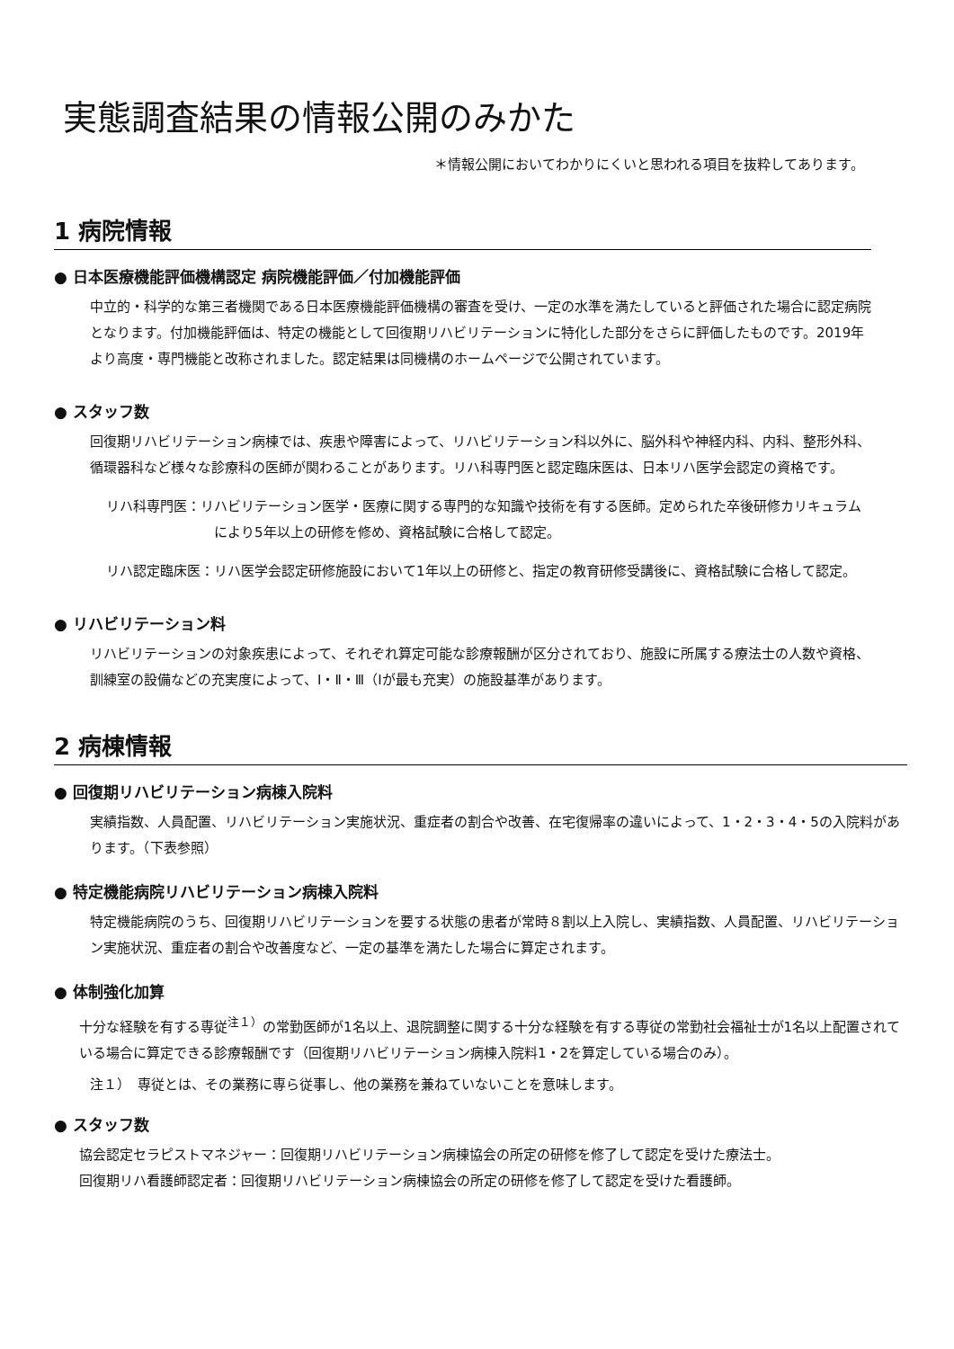実態調査結果の情報公開のみかた
＊情報公開においてわかりにくいと思われる項目を抜粋してあります。
1 病院情報
● 日本医療機能評価機構認定 病院機能評価／付加機能評価
中立的・科学的な第三者機関である日本医療機能評価機構の審査を受け、一定の水準を満たしていると評価された場合に認定病院となります。付加機能評価は、特定の機能として回復期リハビリテーションに特化した部分をさらに評価したものです。2019年より高度・専門機能と改称されました。認定結果は同機構のホームページで公開されています。
● スタッフ数
回復期リハビリテーション病棟では、疾患や障害によって、リハビリテーション科以外に、脳外科や神経内科、内科、整形外科、循環器科など様々な診療科の医師が関わることがあります。リハ科専門医と認定臨床医は、日本リハ医学会認定の資格です。
リハ科専門医：リハビリテーション医学・医療に関する専門的な知識や技術を有する医師。定められた卒後研修カリキュラムにより5年以上の研修を修め、資格試験に合格して認定。
リハ認定臨床医：リハ医学会認定研修施設において1年以上の研修と、指定の教育研修受講後に、資格試験に合格して認定。
● リハビリテーション料
リハビリテーションの対象疾患によって、それぞれ算定可能な診療報酬が区分されており、施設に所属する療法士の人数や資格、訓練室の設備などの充実度によって、Ⅰ・Ⅱ・Ⅲ（Ⅰが最も充実）の施設基準があります。
2 病棟情報
● 回復期リハビリテーション病棟入院料
実績指数、人員配置、リハビリテーション実施状況、重症者の割合や改善、在宅復帰率の違いによって、1・2・3・4・5の入院料があります。（下表参照）
● 特定機能病院リハビリテーション病棟入院料
特定機能病院のうち、回復期リハビリテーションを要する状態の患者が常時８割以上入院し、実績指数、人員配置、リハビリテーション実施状況、重症者の割合や改善度など、一定の基準を満たした場合に算定されます。
● 体制強化加算
十分な経験を有する専従<sup>注１）</sup>の常勤医師が1名以上、退院調整に関する十分な経験を有する専従の常勤社会福祉士が1名以上配置されている場合に算定できる診療報酬です（回復期リハビリテーション病棟入院料1・2を算定している場合のみ）。
注１）　専従とは、その業務に専ら従事し、他の業務を兼ねていないことを意味します。
● スタッフ数
協会認定セラピストマネジャー：回復期リハビリテーション病棟協会の所定の研修を修了して認定を受けた療法士。
回復期リハ看護師認定者：回復期リハビリテーション病棟協会の所定の研修を修了して認定を受けた看護師。